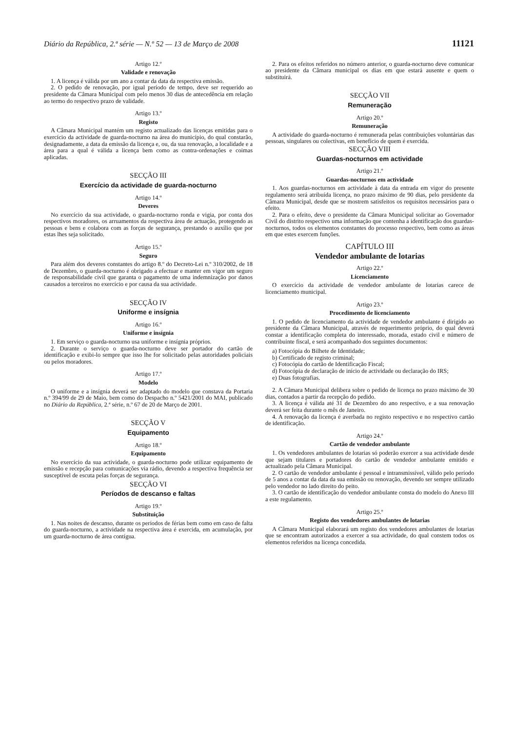Diário da República, 2.ª série — N.º 52 — 13 de Março de 2008 11121
Artigo 12.º
Validade e renovação
1. A licença é válida por um ano a contar da data da respectiva emissão.
2. O pedido de renovação, por igual período de tempo, deve ser requerido ao presidente da Câmara Municipal com pelo menos 30 dias de antecedência em relação ao termo do respectivo prazo de validade.
Artigo 13.º
Registo
A Câmara Municipal mantém um registo actualizado das licenças emitidas para o exercício da actividade de guarda-nocturno na área do município, do qual constarão, designadamente, a data da emissão da licença e, ou, da sua renovação, a localidade e a área para a qual é válida a licença bem como as contra-ordenações e coimas aplicadas.
SECÇÃO III
Exercício da actividade de guarda-nocturno
Artigo 14.º
Deveres
No exercício da sua actividade, o guarda-nocturno ronda e vigia, por conta dos respectivos moradores, os arruamentos da respectiva área de actuação, protegendo as pessoas e bens e colabora com as forças de segurança, prestando o auxílio que por estas lhes seja solicitado.
Artigo 15.º
Seguro
Para além dos deveres constantes do artigo 8.º do Decreto-Lei n.º 310/2002, de 18 de Dezembro, o guarda-nocturno é obrigado a efectuar e manter em vigor um seguro de responsabilidade civil que garanta o pagamento de uma indemnização por danos causados a terceiros no exercício e por causa da sua actividade.
SECÇÃO IV
Uniforme e insígnia
Artigo 16.º
Uniforme e insígnia
1. Em serviço o guarda-nocturno usa uniforme e insígnia próprios.
2. Durante o serviço o guarda-nocturno deve ser portador do cartão de identificação e exibi-lo sempre que isso lhe for solicitado pelas autoridades policiais ou pelos moradores.
Artigo 17.º
Modelo
O uniforme e a insígnia deverá ser adaptado do modelo que constava da Portaria n.º 394/99 de 29 de Maio, bem como do Despacho n.º 5421/2001 do MAI, publicado no Diário da República, 2.ª série, n.º 67 de 20 de Março de 2001.
SECÇÃO V
Equipamento
Artigo 18.º
Equipamento
No exercício da sua actividade, o guarda-nocturno pode utilizar equipamento de emissão e recepção para comunicações via rádio, devendo a respectiva frequência ser susceptível de escuta pelas forças de segurança.
SECÇÃO VI
Períodos de descanso e faltas
Artigo 19.º
Substituição
1. Nas noites de descanso, durante os períodos de férias bem como em caso de falta do guarda-nocturno, a actividade na respectiva área é exercida, em acumulação, por um guarda-nocturno de área contígua.
2. Para os efeitos referidos no número anterior, o guarda-nocturno deve comunicar ao presidente da Câmara municipal os dias em que estará ausente e quem o substituirá.
SECÇÃO VII
Remuneração
Artigo 20.º
Remuneração
A actividade do guarda-nocturno é remunerada pelas contribuições voluntárias das pessoas, singulares ou colectivas, em benefício de quem é exercida.
SECÇÃO VIII
Guardas-nocturnos em actividade
Artigo 21.º
Guardas-nocturnos em actividade
1. Aos guardas-nocturnos em actividade à data da entrada em vigor do presente regulamento será atribuída licença, no prazo máximo de 90 dias, pelo presidente da Câmara Municipal, desde que se mostrem satisfeitos os requisitos necessários para o efeito.
2. Para o efeito, deve o presidente da Câmara Municipal solicitar ao Governador Civil do distrito respectivo uma informação que contenha a identificação dos guardas-nocturnos, todos os elementos constantes do processo respectivo, bem como as áreas em que estes exercem funções.
CAPÍTULO III
Vendedor ambulante de lotarias
Artigo 22.º
Licenciamento
O exercício da actividade de vendedor ambulante de lotarias carece de licenciamento municipal.
Artigo 23.º
Procedimento de licenciamento
1. O pedido de licenciamento da actividade de vendedor ambulante é dirigido ao presidente da Câmara Municipal, através de requerimento próprio, do qual deverá constar a identificação completa do interessado, morada, estado civil e número de contribuinte fiscal, e será acompanhado dos seguintes documentos:
a) Fotocópia do Bilhete de Identidade;
b) Certificado de registo criminal;
c) Fotocópia do cartão de Identificação Fiscal;
d) Fotocópia de declaração de início de actividade ou declaração do IRS;
e) Duas fotografias.
2. A Câmara Municipal delibera sobre o pedido de licença no prazo máximo de 30 dias, contados a partir da recepção do pedido.
3. A licença é válida até 31 de Dezembro do ano respectivo, e a sua renovação deverá ser feita durante o mês de Janeiro.
4. A renovação da licença é averbada no registo respectivo e no respectivo cartão de identificação.
Artigo 24.º
Cartão de vendedor ambulante
1. Os vendedores ambulantes de lotarias só poderão exercer a sua actividade desde que sejam titulares e portadores do cartão de vendedor ambulante emitido e actualizado pela Câmara Municipal.
2. O cartão de vendedor ambulante é pessoal e intransmissível, válido pelo período de 5 anos a contar da data da sua emissão ou renovação, devendo ser sempre utilizado pelo vendedor no lado direito do peito.
3. O cartão de identificação do vendedor ambulante consta do modelo do Anexo III a este regulamento.
Artigo 25.º
Registo dos vendedores ambulantes de lotarias
A Câmara Municipal elaborará um registo dos vendedores ambulantes de lotarias que se encontram autorizados a exercer a sua actividade, do qual constem todos os elementos referidos na licença concedida.